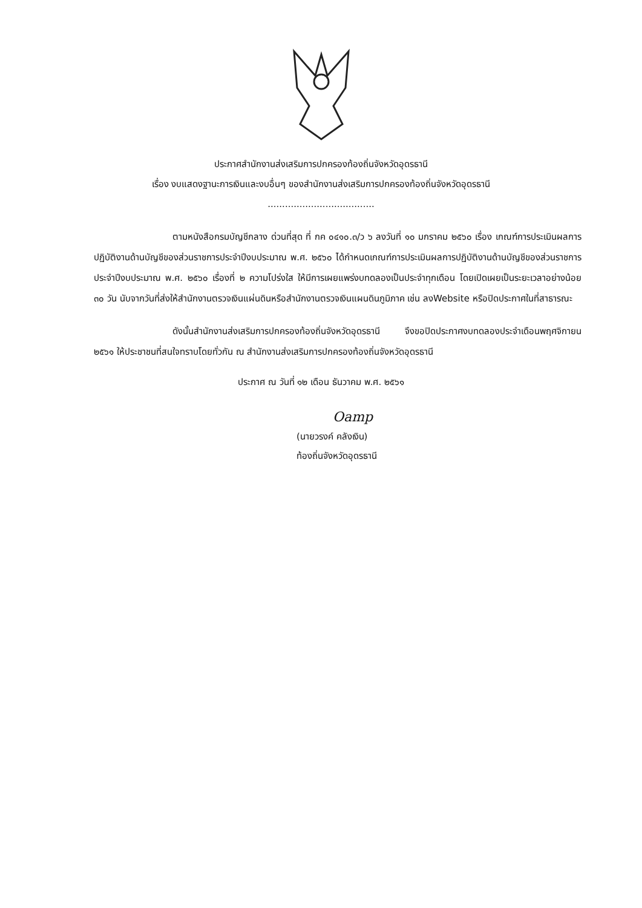ประกาศสำนักงานส่งเสริมการปกครองท้องถิ่นจังหวัดอุดรธานี
เรื่อง งบแสดงฐานะการเงินและงบอื่นๆ ของสำนักงานส่งเสริมการปกครองท้องถิ่นจังหวัดอุดรธานี
.....................................
ตามหนังสือกรมบัญชีกลาง ด่วนที่สุด ที่ กค ๐๔๑๐.๓/ว ๖ ลงวันที่ ๑๐ มกราคม ๒๕๖๐ เรื่อง เกณฑ์การประเมินผลการปฏิบัติงานด้านบัญชีของส่วนราชการประจำปีงบประมาณ พ.ศ. ๒๕๖๐ ได้กำหนดเกณฑ์การประเมินผลการปฏิบัติงานด้านบัญชีของส่วนราชการประจำปีงบประมาณ พ.ศ. ๒๕๖๐ เรื่องที่ ๒ ความโปร่งใส ให้มีการเผยแพร่งบทดลองเป็นประจำทุกเดือน โดยเปิดเผยเป็นระยะเวลาอย่างน้อย ๓๐ วัน นับจากวันที่ส่งให้สำนักงานตรวจเงินแผ่นดินหรือสำนักงานตรวจเงินแผนดินภูมิภาค เช่น ลงWebsite หรือปิดประกาศในที่สาธารณะ
ดังนั้นสำนักงานส่งเสริมการปกครองท้องถิ่นจังหวัดอุดรธานี จึงขอปิดประกาศงบทดลองประจำเดือนพฤศจิกายน ๒๕๖๑ ให้ประชาชนที่สนใจทราบโดยทั่วกัน ณ สำนักงานส่งเสริมการปกครองท้องถิ่นจังหวัดอุดรธานี
ประกาศ ณ วันที่ ๑๒ เดือน ธันวาคม พ.ศ. ๒๕๖๑
Oamp
(นายวรงค์ คลังเงิน)
ท้องถิ่นจังหวัดอุดรธานี